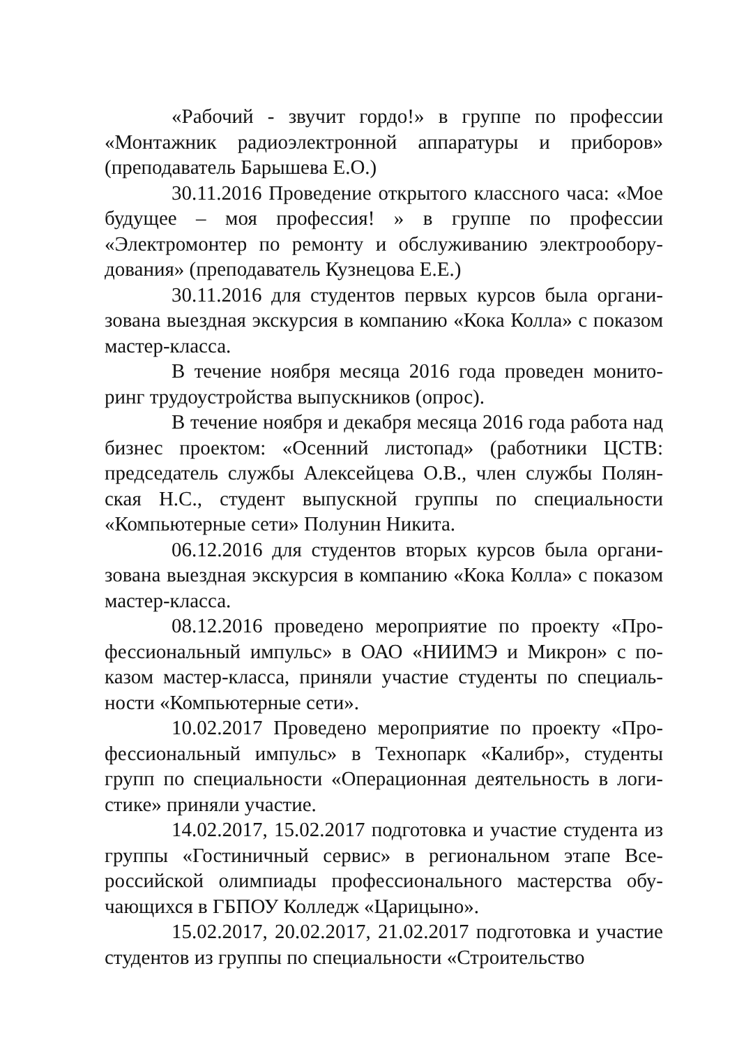«Рабочий - звучит гордо!» в группе по профессии «Монтажник радиоэлектронной аппаратуры и приборов» (преподаватель Барышева Е.О.)
30.11.2016 Проведение открытого классного часа: «Мое будущее – моя профессия! » в группе по профессии «Электромонтер по ремонту и обслуживанию электрообору­дования» (преподаватель Кузнецова Е.Е.)
30.11.2016 для студентов первых курсов была органи­зована выездная экскурсия в компанию «Кока Колла» с пока­зом мастер-класса.
В течение ноября месяца 2016 года проведен монито­ринг трудоустройства выпускников (опрос).
В течение ноября и декабря месяца 2016 года работа над бизнес проектом: «Осенний листопад» (работники ЦСТВ: председатель службы Алексейцева О.В., член службы Полян­ская Н.С., студент выпускной группы по специальности «Компьютерные сети» Полунин Никита.
06.12.2016 для студентов вторых курсов была органи­зована выездная экскурсия в компанию «Кока Колла» с пока­зом мастер-класса.
08.12.2016 проведено мероприятие по проекту «Про­фессиональный импульс» в ОАО «НИИМЭ и Микрон» с по­казом мастер-класса, приняли участие студенты по специаль­ности «Компьютерные сети».
10.02.2017 Проведено мероприятие по проекту «Про­фессиональный импульс» в Технопарк «Калибр», студенты групп по специальности «Операционная деятельность в логи­стике» приняли участие.
14.02.2017, 15.02.2017 подготовка и участие студента из группы «Гостиничный сервис» в региональном этапе Все­российской олимпиады профессионального мастерства обу­чающихся в ГБПОУ Колледж «Царицыно».
15.02.2017, 20.02.2017, 21.02.2017 подготовка и уча­стие студентов из группы по специальности «Строительство